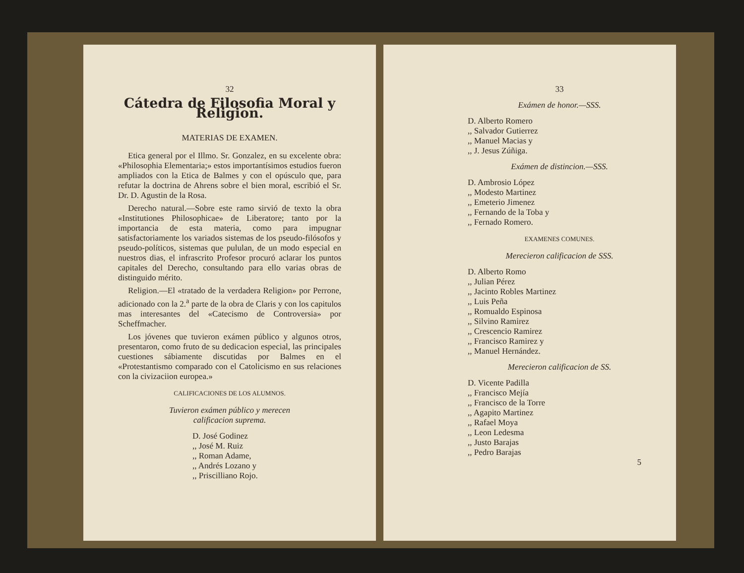32
Cátedra de Filosofia Moral y Religion.
MATERIAS DE EXAMEN.
Etica general por el Illmo. Sr. Gonzalez, en su excelente obra: «Philosophia Elementaria;» estos importantísimos estudios fueron ampliados con la Etica de Balmes y con el opúsculo que, para refutar la doctrina de Ahrens sobre el bien moral, escribió el Sr. Dr. D. Agustin de la Rosa.
Derecho natural.—Sobre este ramo sirvió de texto la obra «Institutiones Philosophicae» de Liberatore; tanto por la importancia de esta materia, como para impugnar satisfactoriamente los variados sistemas de los pseudo-filósofos y pseudo-políticos, sistemas que pululan, de un modo especial en nuestros dias, el infrascrito Profesor procuró aclarar los puntos capitales del Derecho, consultando para ello varias obras de distinguido mérito.
Religion.—El «tratado de la verdadera Religion» por Perrone, adicionado con la 2.<sup>a</sup> parte de la obra de Claris y con los capitulos mas interesantes del «Catecismo de Controversia» por Scheffmacher.
Los jóvenes que tuvieron exámen público y algunos otros, presentaron, como fruto de su dedicacion especial, las principales cuestiones sábiamente discutidas por Balmes en el «Protestantismo comparado con el Catolicismo en sus relaciones con la civizaciion europea.»
CALIFICACIONES DE LOS ALUMNOS.
Tuvieron exámen público y merecen
calificacion suprema.
D. José Godinez
,, José M. Ruiz
,, Roman Adame,
,, Andrés Lozano y
,, Priscilliano Rojo.
33
Exámen de honor.—SSS.
D. Alberto Romero
,, Salvador Gutierrez
,, Manuel Macias y
,, J. Jesus Zúñiga.
Exámen de distincion.—SSS.
D. Ambrosio López
,, Modesto Martinez
,, Emeterio Jimenez
,, Fernando de la Toba y
,, Fernado Romero.
EXAMENES COMUNES.
Merecieron calificacion de SSS.
D. Alberto Romo
,, Julian Pérez
,, Jacinto Robles Martinez
,, Luis Peña
,, Romualdo Espinosa
,, Silvino Ramirez
,, Crescencio Ramirez
,, Francisco Ramirez y
,, Manuel Hernández.
Merecieron calificacion de SS.
D. Vicente Padilla
,, Francisco Mejía
,, Francisco de la Torre
,, Agapito Martinez
,, Rafael Moya
,, Leon Ledesma
,, Justo Barajas
,, Pedro Barajas
5